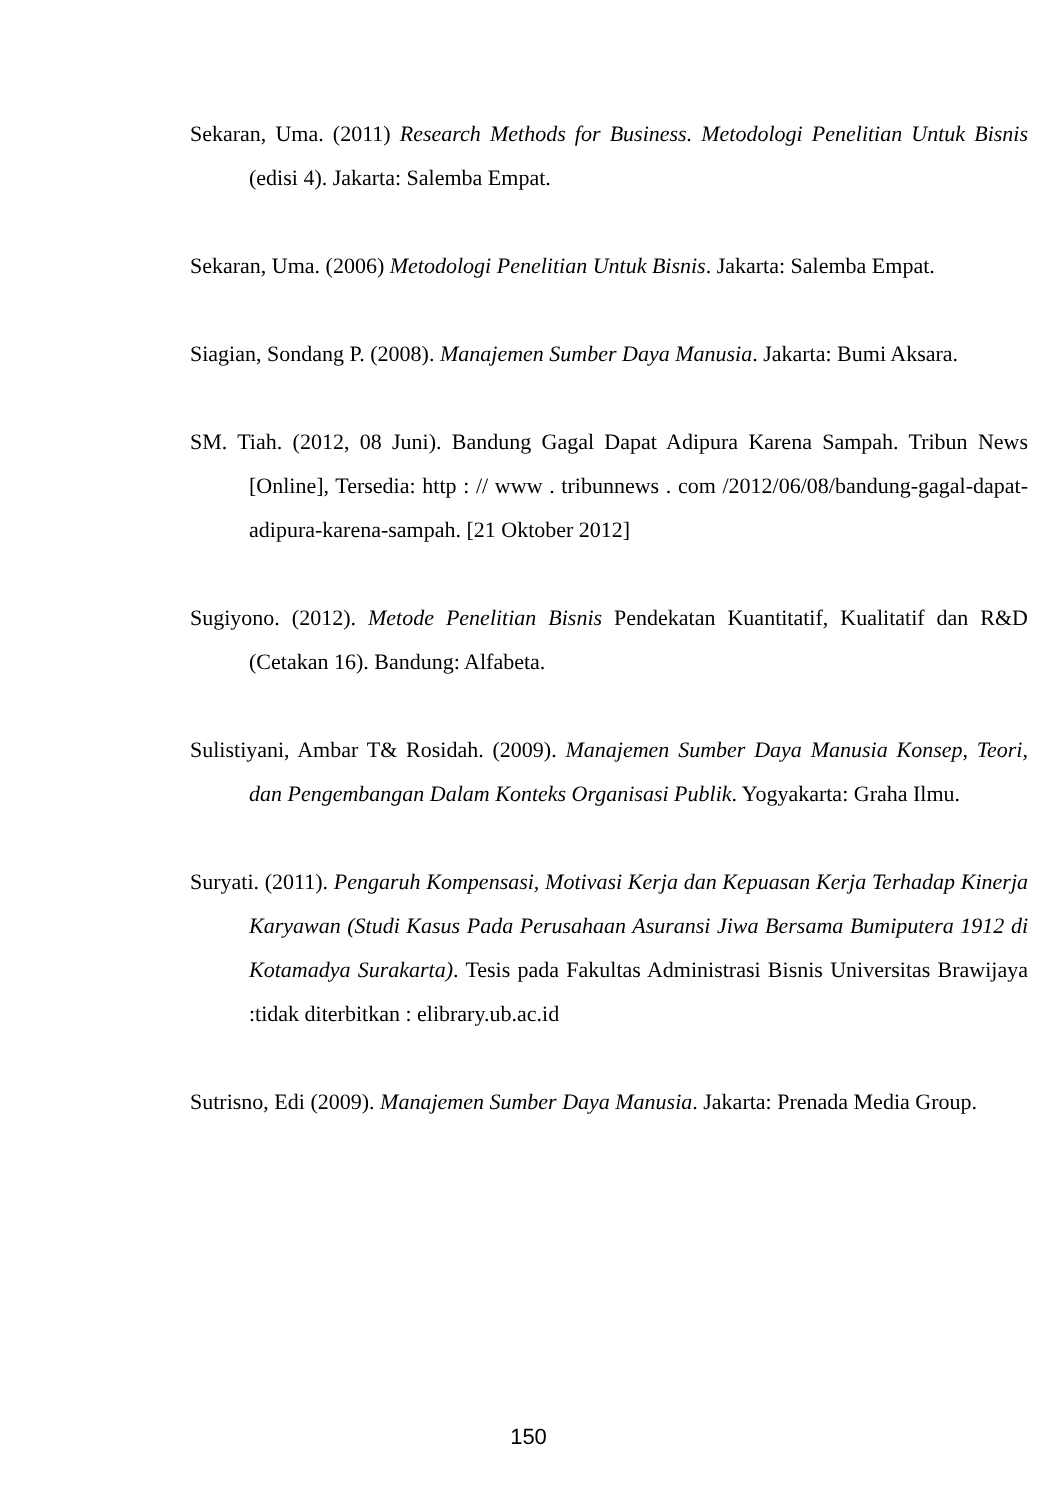Sekaran, Uma. (2011) Research Methods for Business. Metodologi Penelitian Untuk Bisnis (edisi 4). Jakarta: Salemba Empat.
Sekaran, Uma. (2006) Metodologi Penelitian Untuk Bisnis. Jakarta: Salemba Empat.
Siagian, Sondang P. (2008). Manajemen Sumber Daya Manusia. Jakarta: Bumi Aksara.
SM. Tiah. (2012, 08 Juni). Bandung Gagal Dapat Adipura Karena Sampah. Tribun News [Online], Tersedia: http : // www . tribunnews . com /2012/06/08/bandung-gagal-dapat-adipura-karena-sampah. [21 Oktober 2012]
Sugiyono. (2012). Metode Penelitian Bisnis Pendekatan Kuantitatif, Kualitatif dan R&D (Cetakan 16). Bandung: Alfabeta.
Sulistiyani, Ambar T& Rosidah. (2009). Manajemen Sumber Daya Manusia Konsep, Teori, dan Pengembangan Dalam Konteks Organisasi Publik. Yogyakarta: Graha Ilmu.
Suryati. (2011). Pengaruh Kompensasi, Motivasi Kerja dan Kepuasan Kerja Terhadap Kinerja Karyawan (Studi Kasus Pada Perusahaan Asuransi Jiwa Bersama Bumiputera 1912 di Kotamadya Surakarta). Tesis pada Fakultas Administrasi Bisnis Universitas Brawijaya :tidak diterbitkan : elibrary.ub.ac.id
Sutrisno, Edi (2009). Manajemen Sumber Daya Manusia. Jakarta: Prenada Media Group.
150